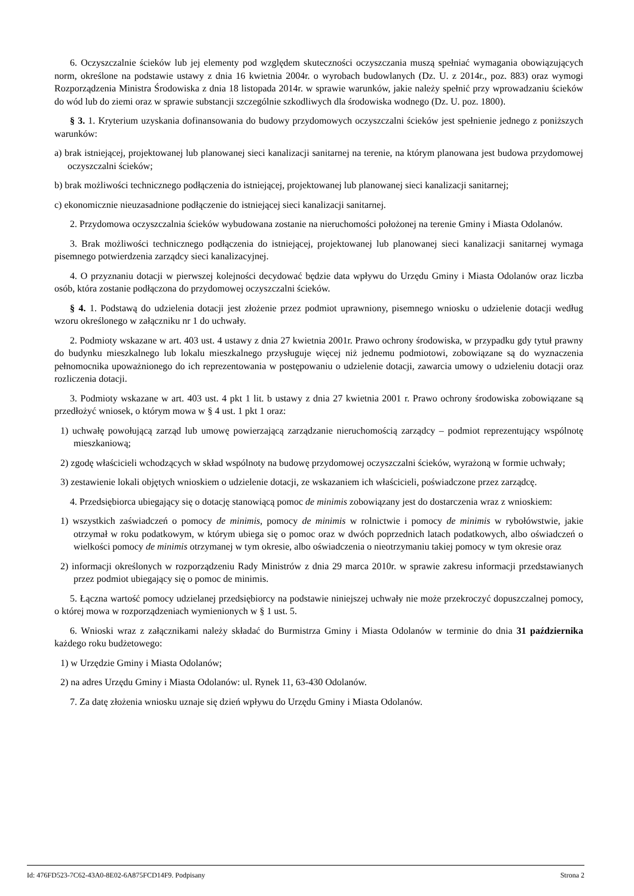6. Oczyszczalnie ścieków lub jej elementy pod względem skuteczności oczyszczania muszą spełniać wymagania obowiązujących norm, określone na podstawie ustawy z dnia 16 kwietnia 2004r. o wyrobach budowlanych (Dz. U. z 2014r., poz. 883) oraz wymogi Rozporządzenia Ministra Środowiska z dnia 18 listopada 2014r. w sprawie warunków, jakie należy spełnić przy wprowadzaniu ścieków do wód lub do ziemi oraz w sprawie substancji szczególnie szkodliwych dla środowiska wodnego (Dz. U. poz. 1800).
§ 3. 1. Kryterium uzyskania dofinansowania do budowy przydomowych oczyszczalni ścieków jest spełnienie jednego z poniższych warunków:
a) brak istniejącej, projektowanej lub planowanej sieci kanalizacji sanitarnej na terenie, na którym planowana jest budowa przydomowej oczyszczalni ścieków;
b) brak możliwości technicznego podłączenia do istniejącej, projektowanej lub planowanej sieci kanalizacji sanitarnej;
c) ekonomicznie nieuzasadnione podłączenie do istniejącej sieci kanalizacji sanitarnej.
2. Przydomowa oczyszczalnia ścieków wybudowana zostanie na nieruchomości położonej na terenie Gminy i Miasta Odolanów.
3. Brak możliwości technicznego podłączenia do istniejącej, projektowanej lub planowanej sieci kanalizacji sanitarnej wymaga pisemnego potwierdzenia zarządcy sieci kanalizacyjnej.
4. O przyznaniu dotacji w pierwszej kolejności decydować będzie data wpływu do Urzędu Gminy i Miasta Odolanów oraz liczba osób, która zostanie podłączona do przydomowej oczyszczalni ścieków.
§ 4. 1. Podstawą do udzielenia dotacji jest złożenie przez podmiot uprawniony, pisemnego wniosku o udzielenie dotacji według wzoru określonego w załączniku nr 1 do uchwały.
2. Podmioty wskazane w art. 403 ust. 4 ustawy z dnia 27 kwietnia 2001r. Prawo ochrony środowiska, w przypadku gdy tytuł prawny do budynku mieszkalnego lub lokalu mieszkalnego przysługuje więcej niż jednemu podmiotowi, zobowiązane są do wyznaczenia pełnomocnika upoważnionego do ich reprezentowania w postępowaniu o udzielenie dotacji, zawarcia umowy o udzieleniu dotacji oraz rozliczenia dotacji.
3. Podmioty wskazane w art. 403 ust. 4 pkt 1 lit. b ustawy z dnia 27 kwietnia 2001 r. Prawo ochrony środowiska zobowiązane są przedłożyć wniosek, o którym mowa w § 4 ust. 1 pkt 1 oraz:
1) uchwałę powołującą zarząd lub umowę powierzającą zarządzanie nieruchomością zarządcy – podmiot reprezentujący wspólnotę mieszkaniową;
2) zgodę właścicieli wchodzących w skład wspólnoty na budowę przydomowej oczyszczalni ścieków, wyrażoną w formie uchwały;
3) zestawienie lokali objętych wnioskiem o udzielenie dotacji, ze wskazaniem ich właścicieli, poświadczone przez zarządcę.
4. Przedsiębiorca ubiegający się o dotację stanowiącą pomoc de minimis zobowiązany jest do dostarczenia wraz z wnioskiem:
1) wszystkich zaświadczeń o pomocy de minimis, pomocy de minimis w rolnictwie i pomocy de minimis w rybołówstwie, jakie otrzymał w roku podatkowym, w którym ubiega się o pomoc oraz w dwóch poprzednich latach podatkowych, albo oświadczeń o wielkości pomocy de minimis otrzymanej w tym okresie, albo oświadczenia o nieotrzymaniu takiej pomocy w tym okresie oraz
2) informacji określonych w rozporządzeniu Rady Ministrów z dnia 29 marca 2010r. w sprawie zakresu informacji przedstawianych przez podmiot ubiegający się o pomoc de minimis.
5. Łączna wartość pomocy udzielanej przedsiębiorcy na podstawie niniejszej uchwały nie może przekroczyć dopuszczalnej pomocy, o której mowa w rozporządzeniach wymienionych w § 1 ust. 5.
6. Wnioski wraz z załącznikami należy składać do Burmistrza Gminy i Miasta Odolanów w terminie do dnia 31 października każdego roku budżetowego:
1) w Urzędzie Gminy i Miasta Odolanów;
2) na adres Urzędu Gminy i Miasta Odolanów: ul. Rynek 11, 63-430 Odolanów.
7. Za datę złożenia wniosku uznaje się dzień wpływu do Urzędu Gminy i Miasta Odolanów.
Id: 476FD523-7C62-43A0-8E02-6A875FCD14F9. Podpisany Strona 2